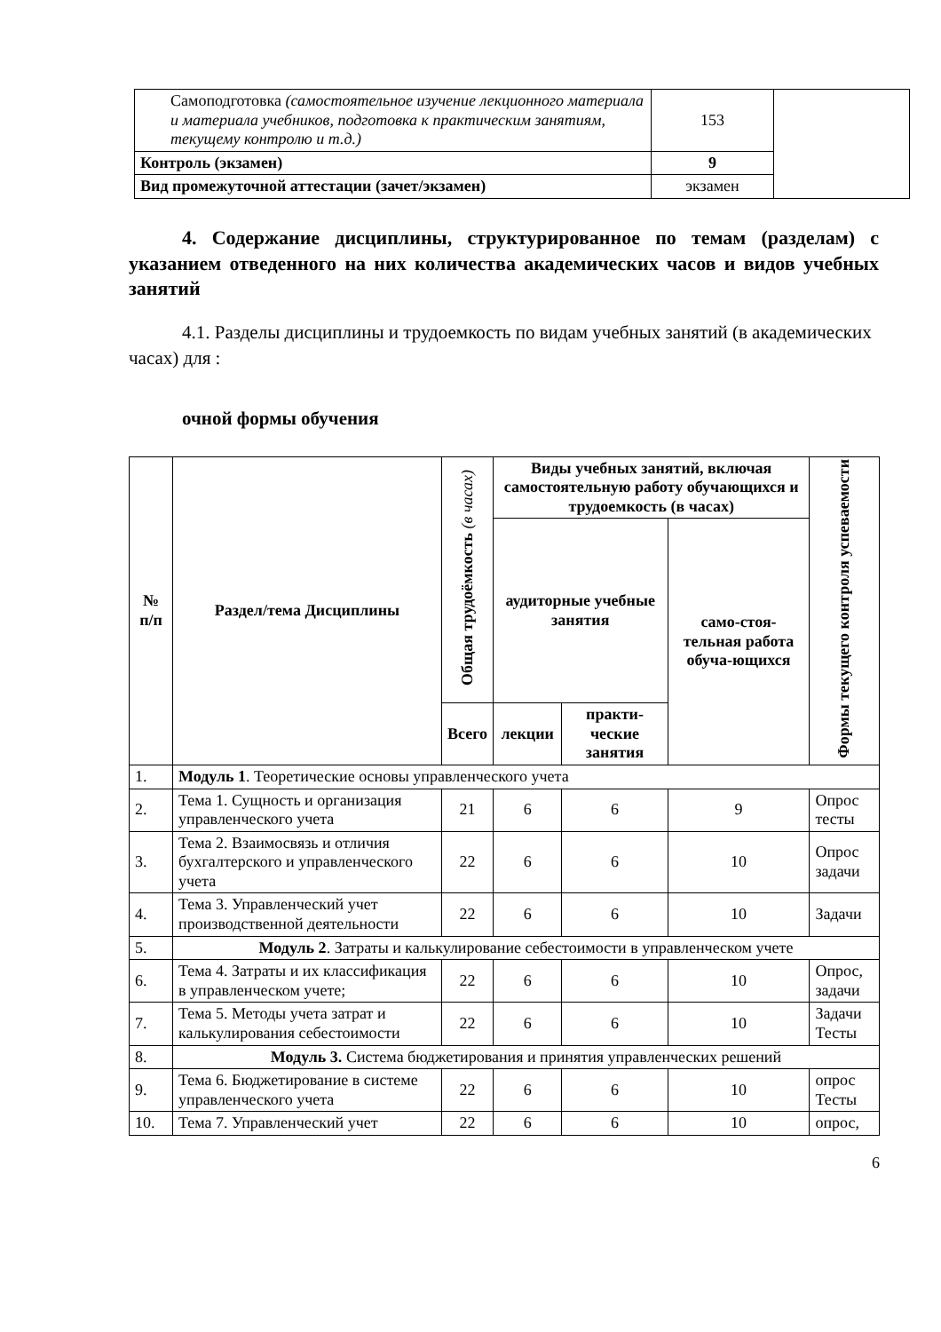| Самоподготовка (самостоятельное изучение лекционного материала и материала учебников, подготовка к практическим занятиям, текущему контролю и т.д.) | 153 | |
| Контроль (экзамен) | 9 | |
| Вид промежуточной аттестации (зачет/экзамен) | экзамен | |
4. Содержание дисциплины, структурированное по темам (разделам) с указанием отведенного на них количества академических часов и видов учебных занятий
4.1. Разделы дисциплины и трудоемкость по видам учебных занятий (в академических часах) для :
очной формы обучения
| № п/п | Раздел/тема Дисциплины | Общая трудоёмкость (в часах) | Виды учебных занятий, включая самостоятельную работу обучающихся и трудоемкость (в часах) | | | Формы текущего контроля успеваемости |
| --- | --- | --- | --- | --- | --- | --- |
| | | | аудиторные учебные занятия | | само-стоя-тельная работа обуча-ющихся | |
| | | Всего | лекции | практи-ческие занятия | | |
| 1. | Модуль 1 . Теоретические основы управленческого учета | | | | | |
| 2. | Тема 1. Сущность и организация управленческого учета | 21 | 6 | 6 | 9 | Опрос тесты |
| 3. | Тема 2. Взаимосвязь и отличия бухгалтерского и управленческого учета | 22 | 6 | 6 | 10 | Опрос задачи |
| 4. | Тема 3. Управленческий учет производственной деятельности | 22 | 6 | 6 | 10 | Задачи |
| 5. | Модуль 2 . Затраты и калькулирование себестоимости в управленческом учете | | | | | |
| 6. | Тема 4. Затраты и их классификация в управленческом учете; | 22 | 6 | 6 | 10 | Опрос, задачи |
| 7. | Тема 5. Методы учета затрат и калькулирования себестоимости | 22 | 6 | 6 | 10 | Задачи Тесты |
| 8. | Модуль 3. Система бюджетирования и принятия управленческих решений | | | | | |
| 9. | Тема 6. Бюджетирование в системе управленческого учета | 22 | 6 | 6 | 10 | опрос Тесты |
| 10. | Тема 7. Управленческий учет | 22 | 6 | 6 | 10 | опрос, |
6